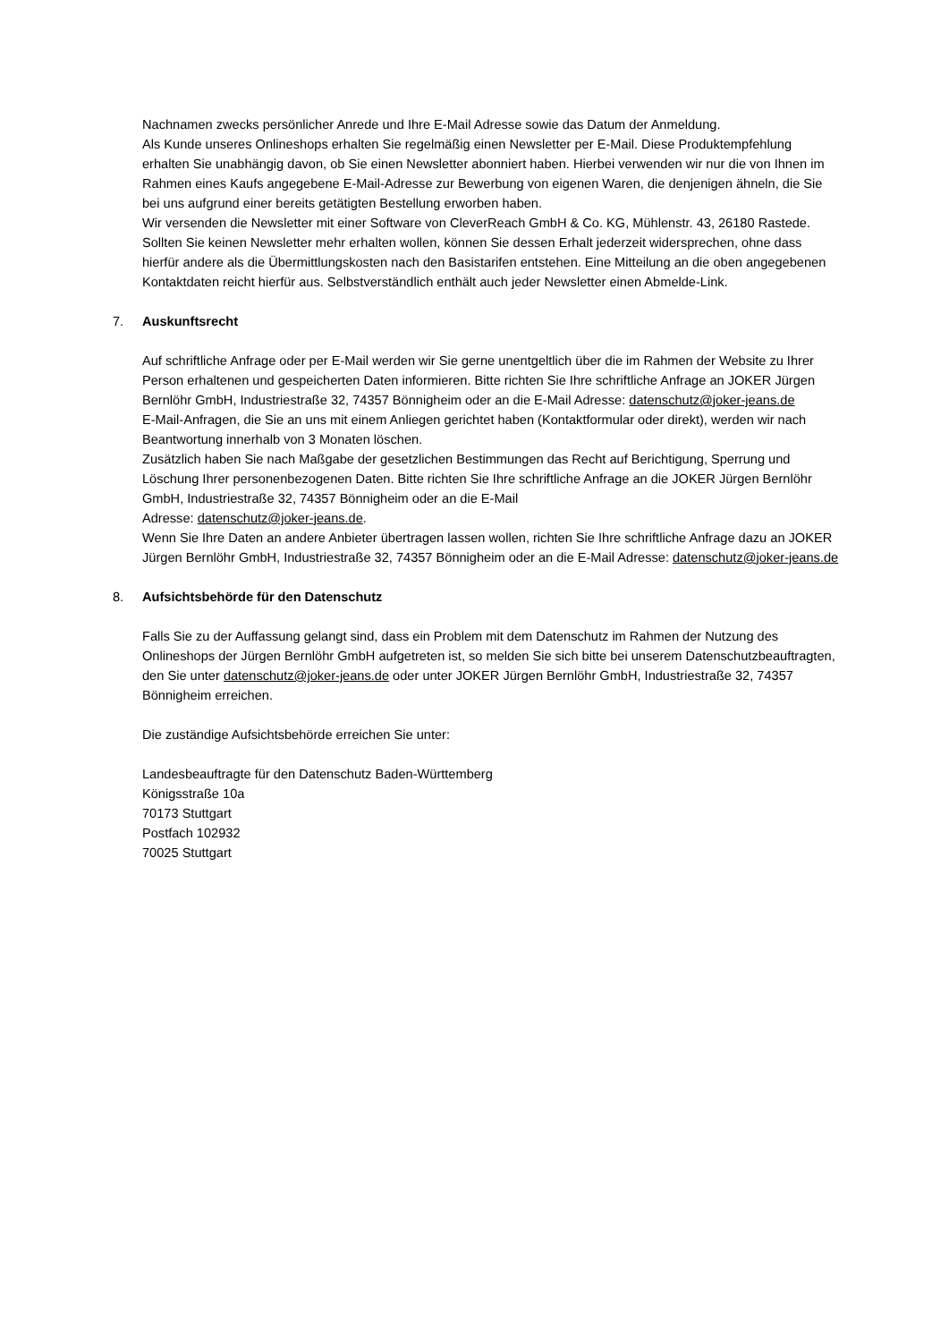Nachnamen zwecks persönlicher Anrede und Ihre E-Mail Adresse sowie das Datum der Anmeldung.
Als Kunde unseres Onlineshops erhalten Sie regelmäßig einen Newsletter per E-Mail. Diese Produktempfehlung erhalten Sie unabhängig davon, ob Sie einen Newsletter abonniert haben. Hierbei verwenden wir nur die von Ihnen im Rahmen eines Kaufs angegebene E-Mail-Adresse zur Bewerbung von eigenen Waren, die denjenigen ähneln, die Sie bei uns aufgrund einer bereits getätigten Bestellung erworben haben.
Wir versenden die Newsletter mit einer Software von CleverReach GmbH & Co. KG, Mühlenstr. 43, 26180 Rastede. Sollten Sie keinen Newsletter mehr erhalten wollen, können Sie dessen Erhalt jederzeit widersprechen, ohne dass hierfür andere als die Übermittlungskosten nach den Basistarifen entstehen. Eine Mitteilung an die oben angegebenen Kontaktdaten reicht hierfür aus. Selbstverständlich enthält auch jeder Newsletter einen Abmelde-Link.
7. Auskunftsrecht
Auf schriftliche Anfrage oder per E-Mail werden wir Sie gerne unentgeltlich über die im Rahmen der Website zu Ihrer Person erhaltenen und gespeicherten Daten informieren. Bitte richten Sie Ihre schriftliche Anfrage an JOKER Jürgen Bernlöhr GmbH, Industriestraße 32, 74357 Bönnigheim oder an die E-Mail Adresse: datenschutz@joker-jeans.de
E-Mail-Anfragen, die Sie an uns mit einem Anliegen gerichtet haben (Kontaktformular oder direkt), werden wir nach Beantwortung innerhalb von 3 Monaten löschen.
Zusätzlich haben Sie nach Maßgabe der gesetzlichen Bestimmungen das Recht auf Berichtigung, Sperrung und Löschung Ihrer personenbezogenen Daten. Bitte richten Sie Ihre schriftliche Anfrage an die JOKER Jürgen Bernlöhr GmbH, Industriestraße 32, 74357 Bönnigheim oder an die E-Mail
Adresse: datenschutz@joker-jeans.de.
Wenn Sie Ihre Daten an andere Anbieter übertragen lassen wollen, richten Sie Ihre schriftliche Anfrage dazu an JOKER Jürgen Bernlöhr GmbH, Industriestraße 32, 74357 Bönnigheim oder an die E-Mail Adresse: datenschutz@joker-jeans.de
8. Aufsichtsbehörde für den Datenschutz
Falls Sie zu der Auffassung gelangt sind, dass ein Problem mit dem Datenschutz im Rahmen der Nutzung des Onlineshops der Jürgen Bernlöhr GmbH aufgetreten ist, so melden Sie sich bitte bei unserem Datenschutzbeauftragten, den Sie unter datenschutz@joker-jeans.de oder unter JOKER Jürgen Bernlöhr GmbH, Industriestraße 32, 74357 Bönnigheim erreichen.
Die zuständige Aufsichtsbehörde erreichen Sie unter:
Landesbeauftragte für den Datenschutz Baden-Württemberg
Königsstraße 10a
70173 Stuttgart
Postfach 102932
70025 Stuttgart